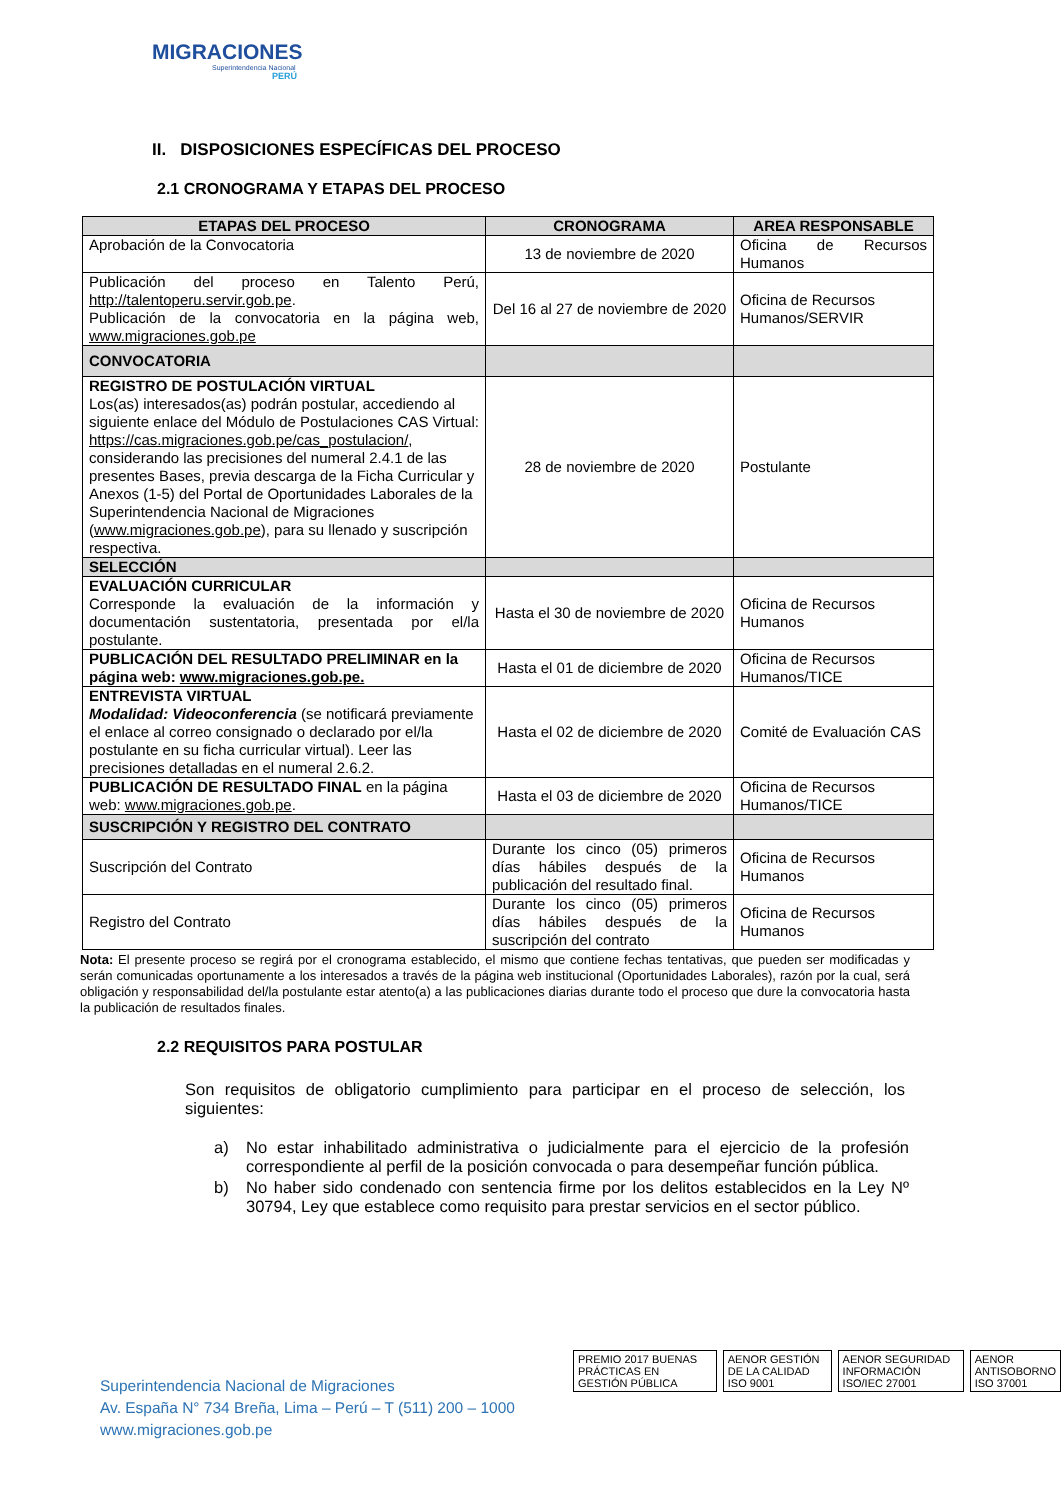MIGRACIONES
Superintendencia Nacional
PERÚ
II. DISPOSICIONES ESPECÍFICAS DEL PROCESO
2.1 CRONOGRAMA Y ETAPAS DEL PROCESO
| ETAPAS DEL PROCESO | CRONOGRAMA | AREA RESPONSABLE |
| --- | --- | --- |
| Aprobación de la Convocatoria | 13 de noviembre de 2020 | Oficina de Recursos Humanos |
| Publicación del proceso en Talento Perú, http://talentoperu.servir.gob.pe . Publicación de la convocatoria en la página web, www.migraciones.gob.pe | Del 16 al 27 de noviembre de 2020 | Oficina de Recursos Humanos/SERVIR |
| CONVOCATORIA | | |
| REGISTRO DE POSTULACIÓN VIRTUAL Los(as) interesados(as) podrán postular, accediendo al siguiente enlace del Módulo de Postulaciones CAS Virtual: https://cas.migraciones.gob.pe/cas_postulacion/ , considerando las precisiones del numeral 2.4.1 de las presentes Bases, previa descarga de la Ficha Curricular y Anexos (1-5) del Portal de Oportunidades Laborales de la Superintendencia Nacional de Migraciones ( www.migraciones.gob.pe ), para su llenado y suscripción respectiva. | 28 de noviembre de 2020 | Postulante |
| SELECCIÓN | | |
| EVALUACIÓN CURRICULAR Corresponde la evaluación de la información y documentación sustentatoria, presentada por el/la postulante. | Hasta el 30 de noviembre de 2020 | Oficina de Recursos Humanos |
| PUBLICACIÓN DEL RESULTADO PRELIMINAR en la página web: www.migraciones.gob.pe. | Hasta el 01 de diciembre de 2020 | Oficina de Recursos Humanos/TICE |
| ENTREVISTA VIRTUAL Modalidad: Videoconferencia (se notificará previamente el enlace al correo consignado o declarado por el/la postulante en su ficha curricular virtual). Leer las precisiones detalladas en el numeral 2.6.2. | Hasta el 02 de diciembre de 2020 | Comité de Evaluación CAS |
| PUBLICACIÓN DE RESULTADO FINAL en la página web: www.migraciones.gob.pe . | Hasta el 03 de diciembre de 2020 | Oficina de Recursos Humanos/TICE |
| SUSCRIPCIÓN Y REGISTRO DEL CONTRATO | | |
| Suscripción del Contrato | Durante los cinco (05) primeros días hábiles después de la publicación del resultado final. | Oficina de Recursos Humanos |
| Registro del Contrato | Durante los cinco (05) primeros días hábiles después de la suscripción del contrato | Oficina de Recursos Humanos |
Nota: El presente proceso se regirá por el cronograma establecido, el mismo que contiene fechas tentativas, que pueden ser modificadas y serán comunicadas oportunamente a los interesados a través de la página web institucional (Oportunidades Laborales), razón por la cual, será obligación y responsabilidad del/la postulante estar atento(a) a las publicaciones diarias durante todo el proceso que dure la convocatoria hasta la publicación de resultados finales.
2.2 REQUISITOS PARA POSTULAR
Son requisitos de obligatorio cumplimiento para participar en el proceso de selección, los siguientes:
a) No estar inhabilitado administrativa o judicialmente para el ejercicio de la profesión correspondiente al perfil de la posición convocada o para desempeñar función pública.
b) No haber sido condenado con sentencia firme por los delitos establecidos en la Ley Nº 30794, Ley que establece como requisito para prestar servicios en el sector público.
Superintendencia Nacional de Migraciones
Av. España N° 734 Breña, Lima – Perú – T (511) 200 – 1000
www.migraciones.gob.pe
PREMIO 2017 BUENAS PRÁCTICAS EN GESTIÓN PÚBLICA
AENOR GESTIÓN DE LA CALIDAD ISO 9001
AENOR SEGURIDAD INFORMACIÓN ISO/IEC 27001
AENOR ANTISOBORNO ISO 37001